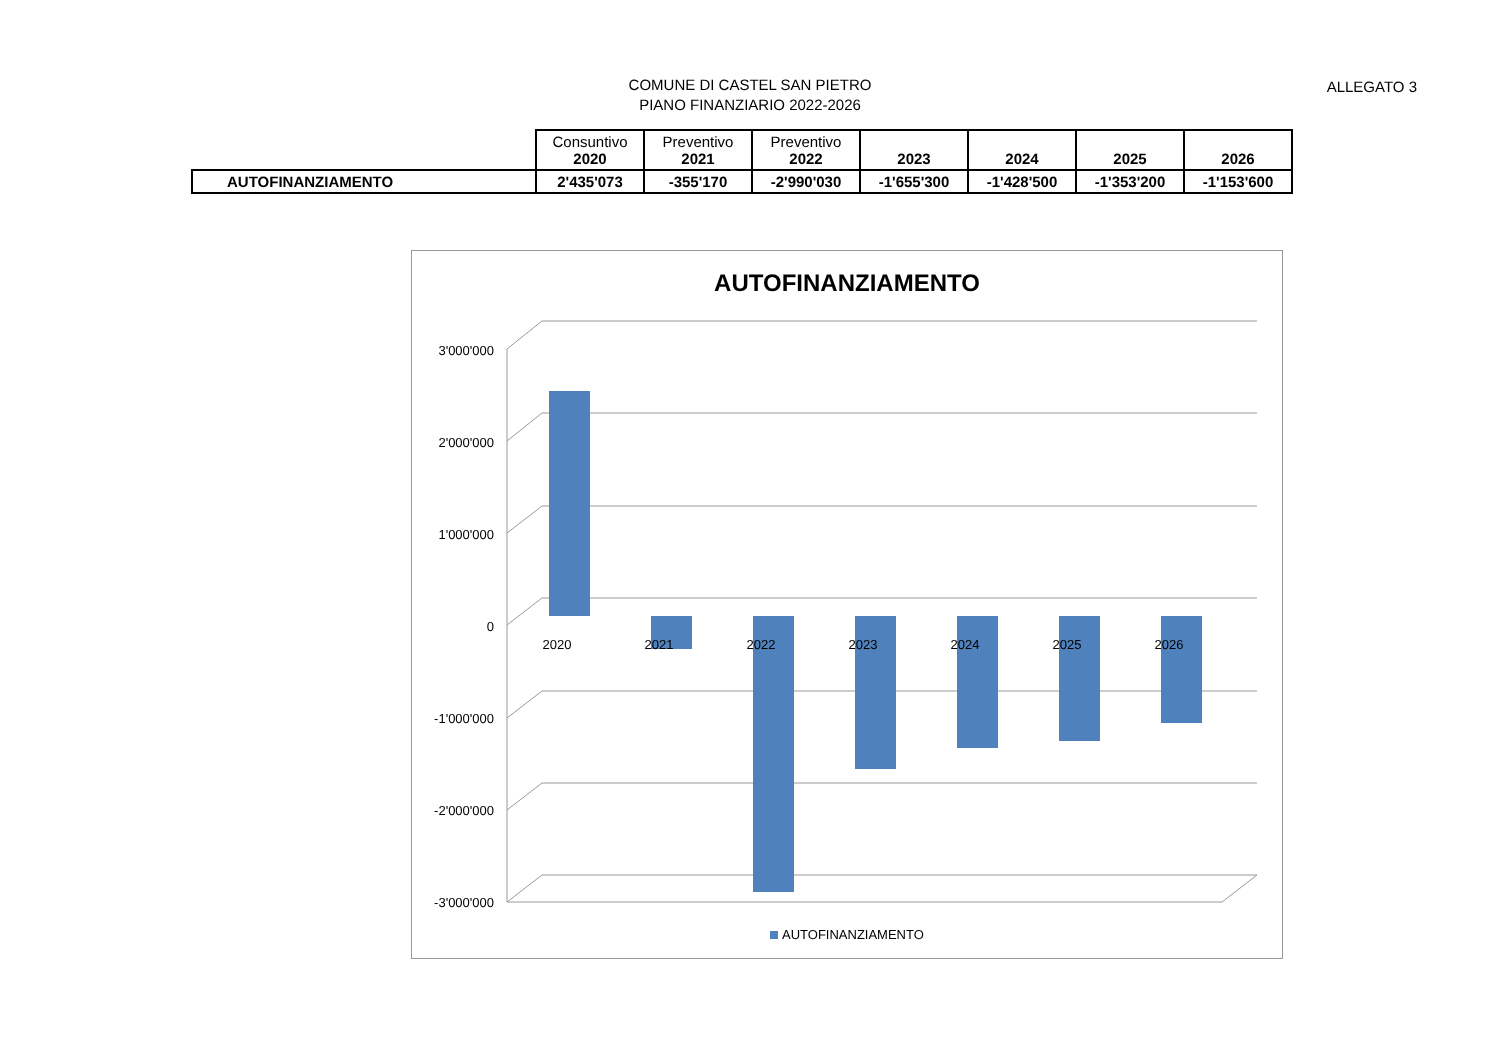COMUNE DI CASTEL SAN PIETRO
PIANO FINANZIARIO 2022-2026
ALLEGATO 3
| | Consuntivo 2020 | Preventivo 2021 | Preventivo 2022 | 2023 | 2024 | 2025 | 2026 |
| --- | --- | --- | --- | --- | --- | --- | --- |
| AUTOFINANZIAMENTO | 2'435'073 | -355'170 | -2'990'030 | -1'655'300 | -1'428'500 | -1'353'200 | -1'153'600 |
AUTOFINANZIAMENTO
3'000'000
2'000'000
1'000'000
0
-1'000'000
-2'000'000
-3'000'000
2020
2021
2022
2023
2024
2025
2026
AUTOFINANZIAMENTO